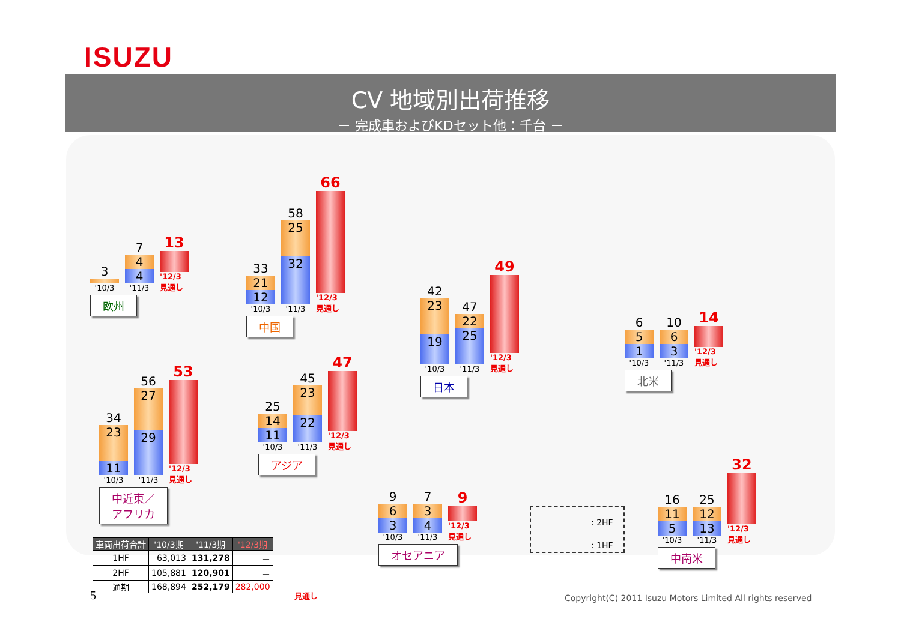ISUZU
CV 地域別出荷推移
－ 完成車およびKDセット他：千台 －
3
'10/3
7
4
4
'11/3
13
'12/3 見通し
欧州
33
21
12
'10/3
58
25
32
'11/3
66
'12/3 見通し
中国
42
23
19
'10/3
47
22
25
'11/3
49
'12/3 見通し
日本
6
5
1
'10/3
10
6
3
'11/3
14
'12/3 見通し
北米
34
23
11
'10/3
56
27
29
'11/3
53
'12/3 見通し
中近東／
アフリカ
25
14
11
'10/3
45
23
22
'11/3
47
'12/3 見通し
アジア
9
6
3
'10/3
7
3
4
'11/3
9
'12/3 見通し
オセアニア
16
11
5
'10/3
25
12
13
'11/3
32
'12/3 見通し
中南米
: 2HF
: 1HF
| 車両出荷合計 | '10/3期 | '11/3期 | '12/3期 |
| --- | --- | --- | --- |
| 1HF | 63,013 | 131,278 | － |
| 2HF | 105,881 | 120,901 | － |
| 通期 | 168,894 | 252,179 | 282,000 |
見通し
5
Copyright(C) 2011 Isuzu Motors Limited All rights reserved